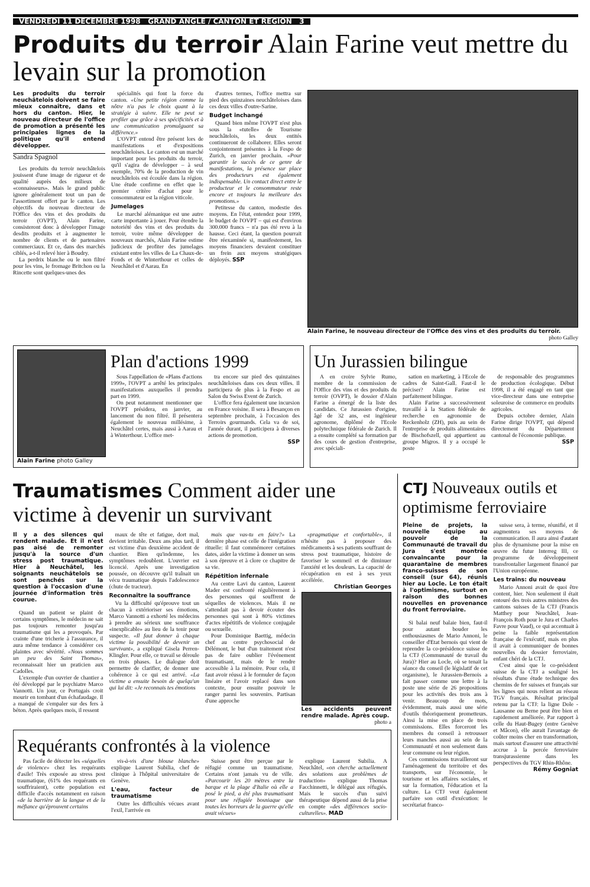VENDREDI 11 DÉCEMBRE 1998 GRAND ANGLE / CANTON ET RÉGION 3
Produits du terroir Alain Farine veut mettre du levain sur la promotion
Les produits du terroir neuchâtelois doivent se faire mieux connaître, dans et hors du canton. Hier, le nouveau directeur de l'office de promotion a présenté les principales lignes de la politique qu'il entend développer.
Sandra Spagnol
Les produits du terroir neuchâtelois jouissent d'une image de rigueur et de qualité auprès des milieux de «connaisseurs». Mais le grand public ignore généralement tout un pan de l'assortiment offert par le canton. Les objectifs du nouveau directeur de l'Office des vins et des produits du terroir (OVPT), Alain Farine, consisteront donc à développer l'image desdits produits et à augmenter le nombre de clients et de partenaires commerciaux. Et ce, dans des marchés ciblés, a-t-il relevé hier à Boudry.
La perdrix blanche ou le non filtré pour les vins, le fromage Britchon ou la Rincette sont quelques-unes des
spécialités qui font la force du canton. «Une petite région comme la nôtre n'a pas le choix quant à la stratégie à suivre. Elle ne peut se profiler que grâce à ses spécificités et à une communication promulguant sa différence.»
L'OVPT entend être présent lors de manifestations et d'expositions neuchâteloises. Le canton est un marché important pour les produits du terroir, qu'il s'agira de développer – à seul exemple, 70% de la production de vin neuchâtelois est écoulée dans la région. Une étude confirme en effet que le premier critère d'achat pour le consommateur est la région viticole.
Jumelages
Le marché alémanique est une autre carte importante à jouer. Pour étendre la notoriété des vins et des produits du terroir, voire même développer de nouveaux marchés, Alain Farine estime judicieux de profiter des jumelages existant entre les villes de La Chaux-de-Fonds et de Winterthour et celles de Neuchâtel et d'Aarau. En
d'autres termes, l'office mettra sur pied des quinzaines neuchâteloises dans ces deux villes d'outre-Sarine.
Budget inchangé
Quand bien même l'OVPT n'est plus sous la «tutelle» de Tourisme neuchâtelois, les deux entités continueront de collaborer. Elles seront conjointement présentes à la Fespo de Zurich, en janvier prochain. «Pour garantir le succès de ce genre de manifestations, la présence sur place des producteurs est également indispensable. Un contact direct entre le producteur et le consommateur reste encore et toujours la meilleure des promotions.»
Petitesse du canton, modestie des moyens. En l'état, entendez pour 1999, le budget de l'OVPT – qui est d'environ 300.000 francs – n'a pas été revu à la hausse. Ceci étant, la question pourrait être réexaminée si, manifestement, les moyens financiers devaient constituer un frein aux moyens stratégiques déployés. SSP
Alain Farine, le nouveau directeur de l'Office des vins et des produits du terroir.
photo Galley
Alain Farine photo Galley
Plan d'actions 1999
Sous l'appellation de «Plans d'actions 1999», l'OVPT a arrêté les principales manifestations auxquelles il prendra part en 1999.
On peut notamment mentionner que l'OVPT présidera, en janvier, au lancement du non filtré. Il présentera également le nouveau millésime, à Neuchâtel certes, mais aussi à Aarau et à Winterthour. L'office met-
tra encore sur pied des quinzaines neuchâteloises dans ces deux villes. Il participera de plus à la Fespo et au Salon du Swiss Event de Zurich.
L'office fera également une incursion en France voisine. Il sera à Besançon en septembre prochain, à l'occasion des Terroirs gourmands. Cela va de soi, l'année durant, il participera à diverses actions de promotion.
SSP
Un Jurassien bilingue
A en croire Sylvie Rumo, membre de la commission de l'Office des vins et des produits du terroir (OVPT), le dossier d'Alain Farine a émergé de la liste des candidats. Ce Jurassien d'origine, âgé de 32 ans, est ingénieur agronome, diplômé de l'Ecole polytechnique fédérale de Zurich. Il a ensuite complété sa formation par des cours de gestion d'entreprise, avec spéciali-
sation en marketing, à l'Ecole de cadres de Saint-Gall. Faut-il le préciser? Alain Farine est parfaitement bilingue.
Alain Farine a successivement travaillé à la Station fédérale de recherche en agronomie de Reckenholz (ZH), puis au sein de l'entreprise de produits alimentaires de Bischofszell, qui appartient au groupe Migros. Il y a occupé le poste
de responsable des programmes de production écologique. Début 1998, il a été engagé en tant que vice-directeur dans une entreprise soleuroise de commerce en produits agricoles.
Depuis octobre dernier, Alain Farine dirige l'OVPT, qui dépend directement du Département cantonal de l'économie publique.
SSP
Traumatismes Comment aider une victime à devenir un survivant
Il y a des silences qui rendent malade. Et il n'est pas aisé de remonter jusqu'à la source d'un stress post traumatique. Hier à Neuchâtel, les soignants neuchâtelois se sont penchés sur la question à l'occasion d'une journée d'information très courue.
Quand un patient se plaint de certains symptômes, le médecin ne sait pas toujours remonter jusqu'au traumatisme qui les a provoqués. Par crainte d'une tricherie à l'assurance, il aura même tendance à considérer ces plaintes avec sévérité. «Nous sommes un peu des Saint Thomas», reconnaissait hier un praticien aux Cadolles.
L'exemple d'un ouvrier de chantier a été développé par le psychiatre Marco Vannotti. Un jour, ce Portugais croit mourir en tombant d'un échafaudage. Il a manqué de s'empaler sur des fers à béton. Après quelques mois, il ressent
maux de tête et fatigue, dort mal, devient irritable. Deux ans plus tard, il est victime d'un deuxième accident de chantier. Bien qu'indemne, les symptômes redoublent. L'ouvrier est licencié. Après une investigation poussée, on découvre qu'il traînait un vécu traumatique depuis l'adolescence (chute de tracteur).
Reconnaître la souffrance
Vu la difficulté qu'éprouve tout un chacun à extérioriser ses émotions, Marco Vannotti a exhorté les médecins à prendre au sérieux une souffrance «inexplicable» au lieu de la tenir pour suspecte. «Il faut donner à chaque victime la possibilité de devenir un survivant», a expliqué Gisela Perren-Klingler. Pour elle, ce travail se déroule en trois phases. Le dialogue doit permettre de clarifier, de donner une cohérence à ce qui est arrivé. «La victime a ensuite besoin de quelqu'un qui lui dit: «Je reconnais tes émotions
mais que vas-tu en faire?» La dernière phase est celle de l'intégration rituelle: il faut commémorer certaines dates, aider la victime à donner un sens à son épreuve et à clore ce chapitre de sa vie.
Répétition infernale
Au centre Lavi du canton, Laurent Mader est confronté régulièrement à des personnes qui souffrent de séquelles de violences. Mais il ne s'attendait pas à devoir écouter des personnes qui sont à 80% victimes d'actes répétitifs de violence conjugale ou sexuelle.
Pour Dominique Baettig, médecin chef au centre psychosocial de Délémont, le but d'un traitement n'est pas de faire oublier l'événement traumatisant, mais de le rendre accessible à la mémoire. Pour cela, il faut avoir réussi à le formuler de façon linéaire et l'avoir replacé dans son contexte, pour ensuite pouvoir le ranger parmi les souvenirs. Partisan d'une approche
«pragmatique et confortable», il n'hésite pas à proposer des médicaments à ses patients souffrant de stress post traumatique, histoire de favoriser le sommeil et de diminuer l'anxiété et les douleurs. La capacité de récupération en est à ses yeux accélérée.
Christian Georges
Les accidents peuvent rendre malade. Après coup.
photo a
Requérants confrontés à la violence
Pas facile de détecter les «séquelles de violence» chez les requérants d'asile! Très exposée au stress post traumatique, (61% des requérants en souffriraient), cette population est difficile d'accès notamment en raison «de la barrière de la langue et de la méfiance qu'éprouvent certains
vis-à-vis d'une blouse blanche» explique Laurent Subilia, chef de clinique à l'hôpital universitaire de Genève.
L'eau, facteur de traumatisme
Outre les difficultés vécues avant l'exil, l'arrivée en
Suisse peut être perçue par le réfugié comme un traumatisme. Certains n'ont jamais vu de ville. «Parcourir les 20 mètres entre la barque et la plage d'Italie où elle a posé le pied, a été plus traumatisant pour une réfugiée bosniaque que toutes les horreurs de la guerre qu'elle avait vécues»
explique Laurent Subilia. A Neuchâtel, «on cherche actuellement des solutions aux problèmes de traduction» explique Thomas Facchinnetti, le délégué aux réfugiés. Mais le succès d'un suivi thérapeutique dépend aussi de la prise en compte «des différences socio-culturelles». MAD
CTJ Nouveaux outils et optimisme ferroviaire
Pleine de projets, la nouvelle équipe au pouvoir de la Communauté de travail du Jura s'est montrée convaincante pour la quarantaine de membres franco-suisses de son conseil (sur 64), réunis hier au Locle. Le ton était à l'optimisme, surtout en raison des bonnes nouvelles en provenance du front ferroviaire.
Si balai neuf balaie bien, faut-il pour autant bouder les enthousiasmes de Mario Annoni, le conseiller d'Etat bernois qui vient de reprendre la co-présidence suisse de la CTJ (Communauté de travail du Jura)? Hier au Locle, où se tenait la séance du conseil (le législatif de cet organisme), le Jurassien-Bernois a fait passer comme une lettre à la poste une série de 26 propositions pour les activités des trois ans à venir. Beaucoup de mots, évidemment, mais aussi une série d'outils théoriquement prometteurs. Ainsi la mise en place de trois commissions. Elles forceront les membres du conseil à retrousser leurs manches aussi au sein de la Communauté et non seulement dans leur commune ou leur région.
Ces commissions travailleront sur l'aménagement du territoire et des transports, sur l'économie, le tourisme et les affaires sociales, et sur la formation, l'éducation et la culture. La CTJ veut également parfaire son outil d'exécution: le secrétariat franco-
suisse sera, à terme, réunifié, et il augmentera ses moyens de communication. Il aura ainsi d'autant plus de dynamisme pour la mise en œuvre du futur Interreg III, ce programme de développement transfrontalier largement financé par l'Union européenne.
Les trains: du nouveau
Mario Annoni avait de quoi être content, hier. Non seulement il était entouré des trois autres ministres des cantons suisses de la CTJ (Francis Matthey pour Neuchâtel, Jean-François Roth pour le Jura et Charles Favre pour Vaud), ce qui accentuait à peine la faible représentation française de l'exécutif, mais en plus il avait à communiquer de bonnes nouvelles du dossier ferroviaire, enfant chéri de la CTJ.
C'est ainsi que le co-président suisse de la CTJ a souligné les résultats d'une étude technique des chemins de fer suisses et français sur les lignes qui nous relient au réseau TGV français. Résultat principal retenu par la CTJ: la ligne Dole - Lausanne ou Berne peut être bien et rapidement améliorée. Par rapport à celle du Haut-Bugey (entre Genève et Mâcon), elle aurait l'avantage de coûter moins cher en transformation, mais surtout d'assurer une attractivité accrue à la percée ferroviaire transjurassienne dans les perspectives du TGV Rhin-Rhône.
Rémy Gogniat